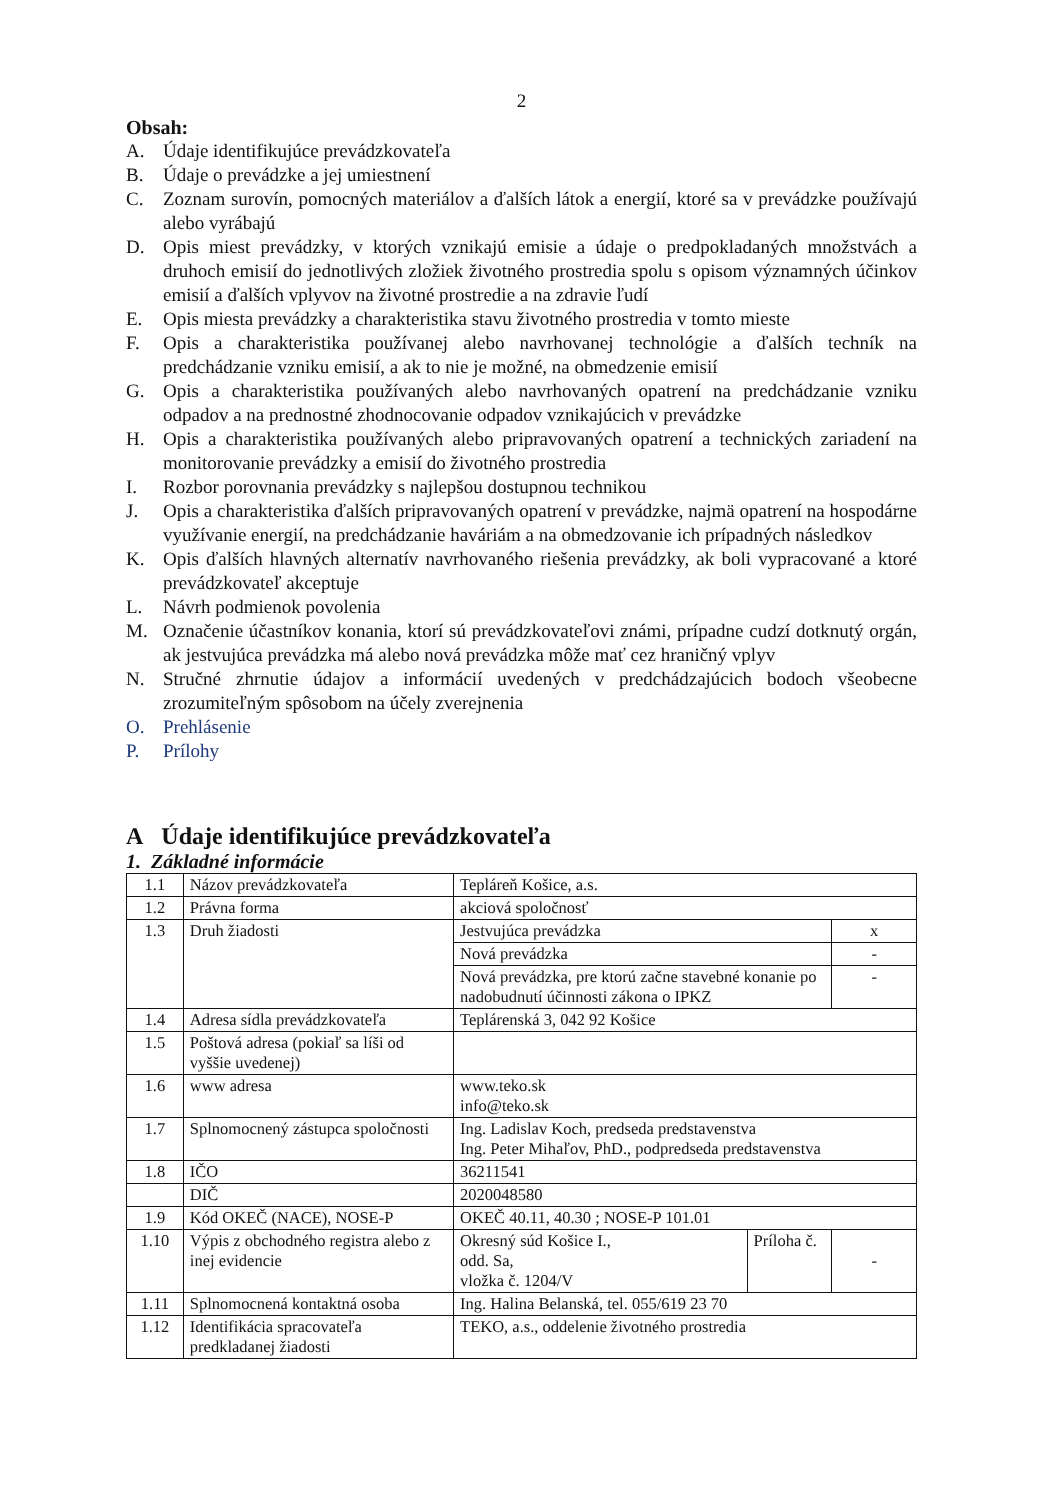2
Obsah:
A. Údaje identifikujúce prevádzkovateľa
B. Údaje o prevádzke a jej umiestnení
C. Zoznam surovín, pomocných materiálov a ďalších látok a energií, ktoré sa v prevádzke používajú alebo vyrábajú
D. Opis miest prevádzky, v ktorých vznikajú emisie a údaje o predpokladaných množstvách a druhoch emisií do jednotlivých zložiek životného prostredia spolu s opisom významných účinkov emisií a ďalších vplyvov na životné prostredie a na zdravie ľudí
E. Opis miesta prevádzky a charakteristika stavu životného prostredia v tomto mieste
F. Opis a charakteristika používanej alebo navrhovanej technológie a ďalších techník na predchádzanie vzniku emisií, a ak to nie je možné, na obmedzenie emisií
G. Opis a charakteristika používaných alebo navrhovaných opatrení na predchádzanie vzniku odpadov a na prednostné zhodnocovanie odpadov vznikajúcich v prevádzke
H. Opis a charakteristika používaných alebo pripravovaných opatrení a technických zariadení na monitorovanie prevádzky a emisií do životného prostredia
I. Rozbor porovnania prevádzky s najlepšou dostupnou technikou
J. Opis a charakteristika ďalších pripravovaných opatrení v prevádzke, najmä opatrení na hospodárne využívanie energií, na predchádzanie haváriám a na obmedzovanie ich prípadných následkov
K. Opis ďalších hlavných alternatív navrhovaného riešenia prevádzky, ak boli vypracované a ktoré prevádzkovateľ akceptuje
L. Návrh podmienok povolenia
M. Označenie účastníkov konania, ktorí sú prevádzkovateľovi známi, prípadne cudzí dotknutý orgán, ak jestvujúca prevádzka má alebo nová prevádzka môže mať cez hraničný vplyv
N. Stručné zhrnutie údajov a informácií uvedených v predchádzajúcich bodoch všeobecne zrozumiteľným spôsobom na účely zverejnenia
O. Prehlásenie
P. Prílohy
A Údaje identifikujúce prevádzkovateľa
1. Základné informácie
| 1.1 | Názov prevádzkovateľa | Tepláreň Košice, a.s. | | |
| 1.2 | Právna forma | akciová spoločnosť | | |
| 1.3 | Druh žiadosti | Jestvujúca prevádzka | | x |
| | | Nová prevádzka | | - |
| | | Nová prevádzka, pre ktorú začne stavebné konanie po nadobudnutí účinnosti zákona o IPKZ | | - |
| 1.4 | Adresa sídla prevádzkovateľa | Teplárenská 3, 042 92 Košice | | |
| 1.5 | Poštová adresa (pokiaľ sa líši od vyššie uvedenej) | | | |
| 1.6 | www adresa | www.teko.sk info@teko.sk | | |
| 1.7 | Splnomocnený zástupca spoločnosti | Ing. Ladislav Koch, predseda predstavenstva Ing. Peter Mihaľov, PhD., podpredseda predstavenstva | | |
| 1.8 | IČO | 36211541 | | |
| | DIČ | 2020048580 | | |
| 1.9 | Kód OKEČ (NACE), NOSE-P | OKEČ 40.11, 40.30 ; NOSE-P 101.01 | | |
| 1.10 | Výpis z obchodného registra alebo z inej evidencie | Okresný súd Košice I., odd. Sa, vložka č. 1204/V | Príloha č. | - |
| 1.11 | Splnomocnená kontaktná osoba | Ing. Halina Belanská, tel. 055/619 23 70 | | |
| 1.12 | Identifikácia spracovateľa predkladanej žiadosti | TEKO, a.s., oddelenie životného prostredia | | |